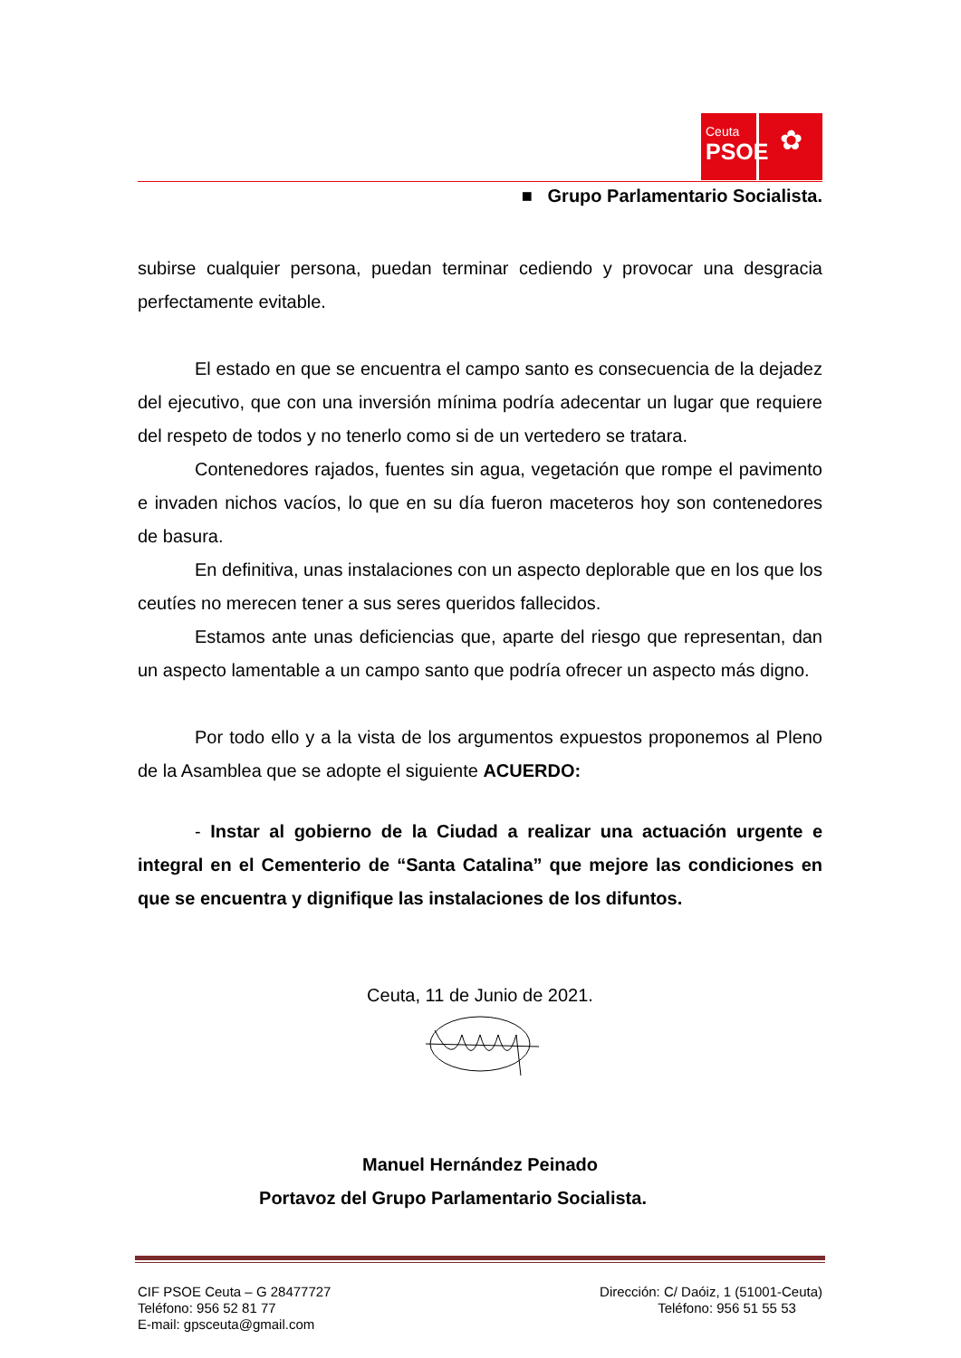Ceuta
PSOE
✿
■ Grupo Parlamentario Socialista.
subirse cualquier persona, puedan terminar cediendo y provocar una desgracia perfectamente evitable.
El estado en que se encuentra el campo santo es consecuencia de la dejadez del ejecutivo, que con una inversión mínima podría adecentar un lugar que requiere del respeto de todos y no tenerlo como si de un vertedero se tratara.
Contenedores rajados, fuentes sin agua, vegetación que rompe el pavimento e invaden nichos vacíos, lo que en su día fueron maceteros hoy son contenedores de basura.
En definitiva, unas instalaciones con un aspecto deplorable que en los que los ceutíes no merecen tener a sus seres queridos fallecidos.
Estamos ante unas deficiencias que, aparte del riesgo que representan, dan un aspecto lamentable a un campo santo que podría ofrecer un aspecto más digno.
Por todo ello y a la vista de los argumentos expuestos proponemos al Pleno de la Asamblea que se adopte el siguiente ACUERDO:
- Instar al gobierno de la Ciudad a realizar una actuación urgente e integral en el Cementerio de “Santa Catalina” que mejore las condiciones en que se encuentra y dignifique las instalaciones de los difuntos.
Ceuta, 11 de Junio de 2021.
Manuel Hernández Peinado
Portavoz del Grupo Parlamentario Socialista.
CIF PSOE Ceuta – G 28477727
Teléfono: 956 52 81 77
E-mail: gpsceuta@gmail.com
Dirección: C/ Daóiz, 1 (51001-Ceuta)
Teléfono: 956 51 55 53